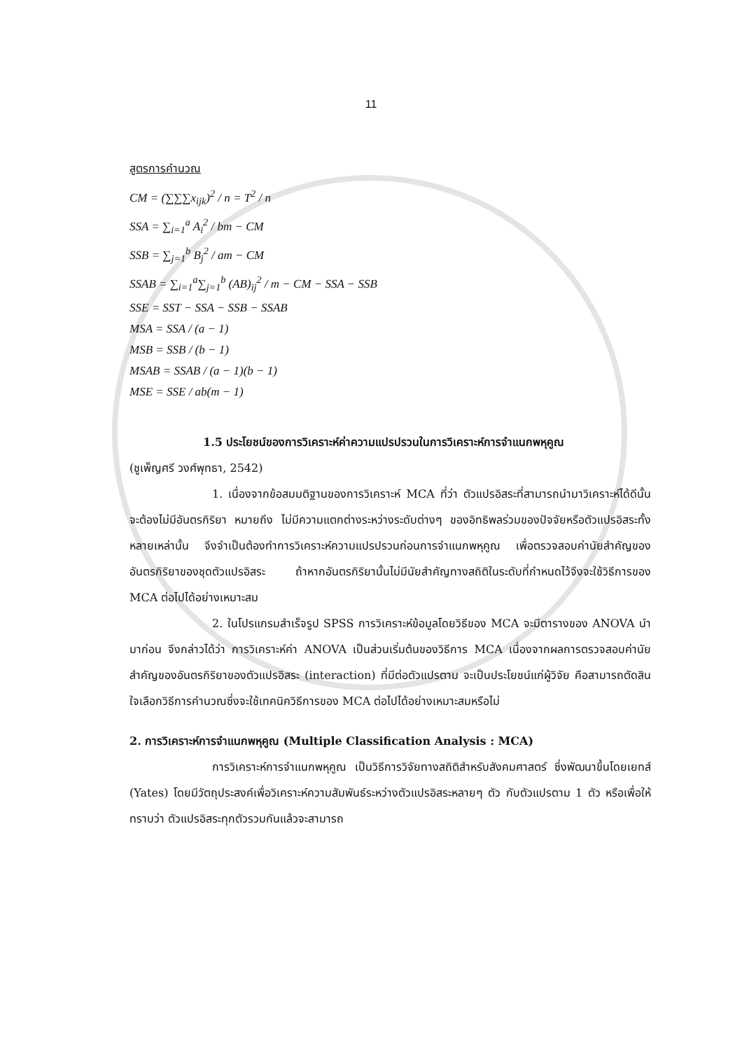11
สูตรการคำนวณ
CM = (∑∑∑x<sub>ijk</sub>)<sup>2</sup> / n = T<sup>2</sup> / n
SSA = ∑<sub>i=1</sub><sup>a</sup> A<sub>i</sub><sup>2</sup> / bm − CM
SSB = ∑<sub>j=1</sub><sup>b</sup> B<sub>j</sub><sup>2</sup> / am − CM
SSAB = ∑<sub>i=1</sub><sup>a</sup>∑<sub>j=1</sub><sup>b</sup> (AB)<sub>ij</sub><sup>2</sup> / m − CM − SSA − SSB
SSE = SST − SSA − SSB − SSAB
MSA = SSA / (a − 1)
MSB = SSB / (b − 1)
MSAB = SSAB / (a − 1)(b − 1)
MSE = SSE / ab(m − 1)
1.5 ประโยชน์ของการวิเคราะห์ค่าความแปรปรวนในการวิเคราะห์การจำแนกพหุคูณ
(ชูเพ็ญศรี วงศ์พุทธา, 2542)
1. เนื่องจากข้อสมมติฐานของการวิเคราะห์ MCA ที่ว่า ตัวแปรอิสระที่สามารถนำมาวิเคราะห์ได้ดีนั้น จะต้องไม่มีอันตรกิริยา หมายถึง ไม่มีความแตกต่างระหว่างระดับต่างๆ ของอิทธิพลร่วมของปัจจัยหรือตัวแปรอิสระทั้งหลายเหล่านั้น จึงจำเป็นต้องทำการวิเคราะห์ความแปรปรวนก่อนการจำแนกพหุคูณ เพื่อตรวจสอบค่านัยสำคัญของอันตรกิริยาของชุดตัวแปรอิสระ ถ้าหากอันตรกิริยานั้นไม่มีนัยสำคัญทางสถิติในระดับที่กำหนดไว้จึงจะใช้วิธีการของ MCA ต่อไปได้อย่างเหมาะสม
2. ในโปรแกรมสำเร็จรูป SPSS การวิเคราะห์ข้อมูลโดยวิธีของ MCA จะมีตารางของ ANOVA นำมาก่อน จึงกล่าวได้ว่า การวิเคราะห์ค่า ANOVA เป็นส่วนเริ่มต้นของวิธีการ MCA เนื่องจากผลการตรวจสอบค่านัยสำคัญของอันตรกิริยาของตัวแปรอิสระ (interaction) ที่มีต่อตัวแปรตาม จะเป็นประโยชน์แก่ผู้วิจัย คือสามารถตัดสินใจเลือกวิธีการคำนวณซึ่งจะใช้เทคนิควิธีการของ MCA ต่อไปได้อย่างเหมาะสมหรือไม่
2. การวิเคราะห์การจำแนกพหุคูณ (Multiple Classification Analysis : MCA)
การวิเคราะห์การจำแนกพหุคูณ เป็นวิธีการวิจัยทางสถิติสำหรับสังคมศาสตร์ ซึ่งพัฒนาขึ้นโดยเยทส์ (Yates) โดยมีวัตถุประสงค์เพื่อวิเคราะห์ความสัมพันธ์ระหว่างตัวแปรอิสระหลายๆ ตัว กับตัวแปรตาม 1 ตัว หรือเพื่อให้ทราบว่า ตัวแปรอิสระทุกตัวรวมกันแล้วจะสามารถ